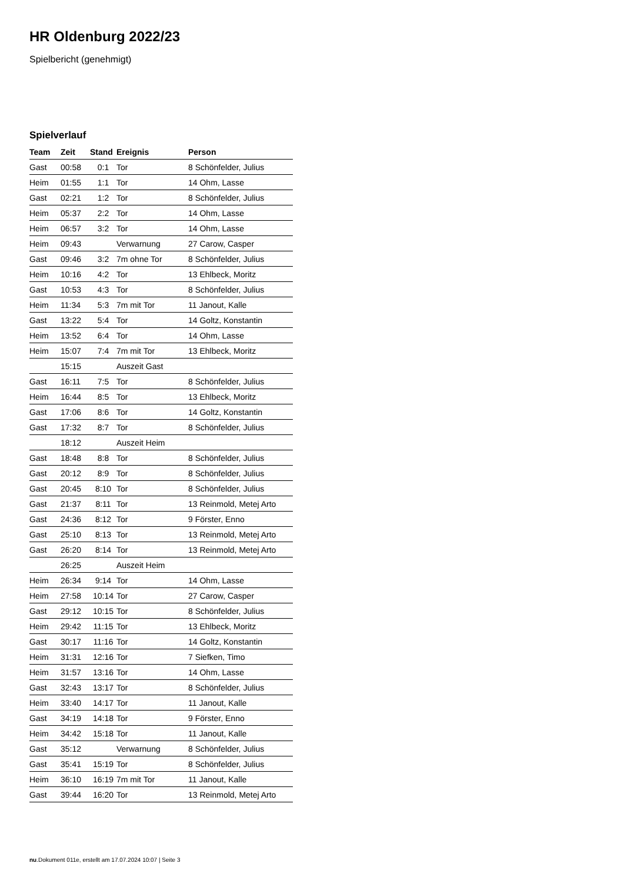HR Oldenburg 2022/23
Spielbericht (genehmigt)
Spielverlauf
| Team | Zeit | Stand | Ereignis | Person |
| --- | --- | --- | --- | --- |
| Gast | 00:58 | 0:1 | Tor | 8 Schönfelder, Julius |
| Heim | 01:55 | 1:1 | Tor | 14 Ohm, Lasse |
| Gast | 02:21 | 1:2 | Tor | 8 Schönfelder, Julius |
| Heim | 05:37 | 2:2 | Tor | 14 Ohm, Lasse |
| Heim | 06:57 | 3:2 | Tor | 14 Ohm, Lasse |
| Heim | 09:43 | | Verwarnung | 27 Carow, Casper |
| Gast | 09:46 | 3:2 | 7m ohne Tor | 8 Schönfelder, Julius |
| Heim | 10:16 | 4:2 | Tor | 13 Ehlbeck, Moritz |
| Gast | 10:53 | 4:3 | Tor | 8 Schönfelder, Julius |
| Heim | 11:34 | 5:3 | 7m mit Tor | 11 Janout, Kalle |
| Gast | 13:22 | 5:4 | Tor | 14 Goltz, Konstantin |
| Heim | 13:52 | 6:4 | Tor | 14 Ohm, Lasse |
| Heim | 15:07 | 7:4 | 7m mit Tor | 13 Ehlbeck, Moritz |
| | 15:15 | | Auszeit Gast | |
| Gast | 16:11 | 7:5 | Tor | 8 Schönfelder, Julius |
| Heim | 16:44 | 8:5 | Tor | 13 Ehlbeck, Moritz |
| Gast | 17:06 | 8:6 | Tor | 14 Goltz, Konstantin |
| Gast | 17:32 | 8:7 | Tor | 8 Schönfelder, Julius |
| | 18:12 | | Auszeit Heim | |
| Gast | 18:48 | 8:8 | Tor | 8 Schönfelder, Julius |
| Gast | 20:12 | 8:9 | Tor | 8 Schönfelder, Julius |
| Gast | 20:45 | 8:10 | Tor | 8 Schönfelder, Julius |
| Gast | 21:37 | 8:11 | Tor | 13 Reinmold, Metej Arto |
| Gast | 24:36 | 8:12 | Tor | 9 Förster, Enno |
| Gast | 25:10 | 8:13 | Tor | 13 Reinmold, Metej Arto |
| Gast | 26:20 | 8:14 | Tor | 13 Reinmold, Metej Arto |
| | 26:25 | | Auszeit Heim | |
| Heim | 26:34 | 9:14 | Tor | 14 Ohm, Lasse |
| Heim | 27:58 | 10:14 | Tor | 27 Carow, Casper |
| Gast | 29:12 | 10:15 | Tor | 8 Schönfelder, Julius |
| Heim | 29:42 | 11:15 | Tor | 13 Ehlbeck, Moritz |
| Gast | 30:17 | 11:16 | Tor | 14 Goltz, Konstantin |
| Heim | 31:31 | 12:16 | Tor | 7 Siefken, Timo |
| Heim | 31:57 | 13:16 | Tor | 14 Ohm, Lasse |
| Gast | 32:43 | 13:17 | Tor | 8 Schönfelder, Julius |
| Heim | 33:40 | 14:17 | Tor | 11 Janout, Kalle |
| Gast | 34:19 | 14:18 | Tor | 9 Förster, Enno |
| Heim | 34:42 | 15:18 | Tor | 11 Janout, Kalle |
| Gast | 35:12 | | Verwarnung | 8 Schönfelder, Julius |
| Gast | 35:41 | 15:19 | Tor | 8 Schönfelder, Julius |
| Heim | 36:10 | 16:19 | 7m mit Tor | 11 Janout, Kalle |
| Gast | 39:44 | 16:20 | Tor | 13 Reinmold, Metej Arto |
nu.Dokument 011e, erstellt am 17.07.2024 10:07 | Seite 3